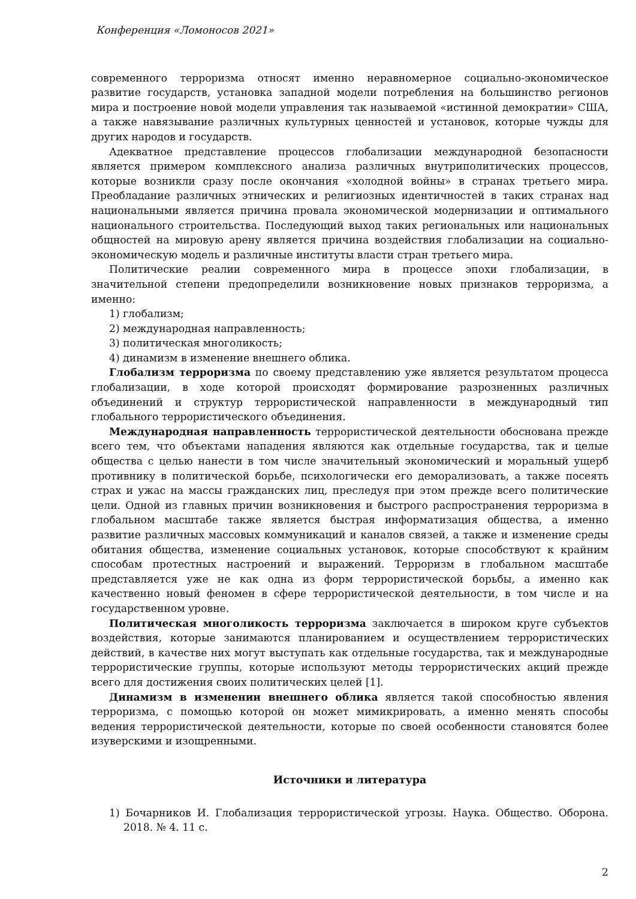Конференция «Ломоносов 2021»
современного терроризма относят именно неравномерное социально-экономическое развитие государств, установка западной модели потребления на большинство регионов мира и построение новой модели управления так называемой «истинной демократии» США, а также навязывание различных культурных ценностей и установок, которые чужды для других народов и государств.
Адекватное представление процессов глобализации международной безопасности является примером комплексного анализа различных внутриполитических процессов, которые возникли сразу после окончания «холодной войны» в странах третьего мира. Преобладание различных этнических и религиозных идентичностей в таких странах над национальными является причина провала экономической модернизации и оптимального национального строительства. Последующий выход таких региональных или национальных общностей на мировую арену является причина воздействия глобализации на социально-экономическую модель и различные институты власти стран третьего мира.
Политические реалии современного мира в процессе эпохи глобализации, в значительной степени предопределили возникновение новых признаков терроризма, а именно:
1) глобализм;
2) международная направленность;
3) политическая многоликость;
4) динамизм в изменение внешнего облика.
Глобализм терроризма по своему представлению уже является результатом процесса глобализации, в ходе которой происходят формирование разрозненных различных объединений и структур террористической направленности в международный тип глобального террористического объединения.
Международная направленность террористической деятельности обоснована прежде всего тем, что объектами нападения являются как отдельные государства, так и целые общества с целью нанести в том числе значительный экономический и моральный ущерб противнику в политической борьбе, психологически его деморализовать, а также посеять страх и ужас на массы гражданских лиц, преследуя при этом прежде всего политические цели. Одной из главных причин возникновения и быстрого распространения терроризма в глобальном масштабе также является быстрая информатизация общества, а именно развитие различных массовых коммуникаций и каналов связей, а также и изменение среды обитания общества, изменение социальных установок, которые способствуют к крайним способам протестных настроений и выражений. Терроризм в глобальном масштабе представляется уже не как одна из форм террористической борьбы, а именно как качественно новый феномен в сфере террористической деятельности, в том числе и на государственном уровне.
Политическая многоликость терроризма заключается в широком круге субъектов воздействия, которые занимаются планированием и осуществлением террористических действий, в качестве них могут выступать как отдельные государства, так и международные террористические группы, которые используют методы террористических акций прежде всего для достижения своих политических целей [1].
Динамизм в изменении внешнего облика является такой способностью явления терроризма, с помощью которой он может мимикрировать, а именно менять способы ведения террористической деятельности, которые по своей особенности становятся более изуверскими и изощренными.
Источники и литература
1) Бочарников И. Глобализация террористической угрозы. Наука. Общество. Оборона. 2018. № 4. 11 с.
2